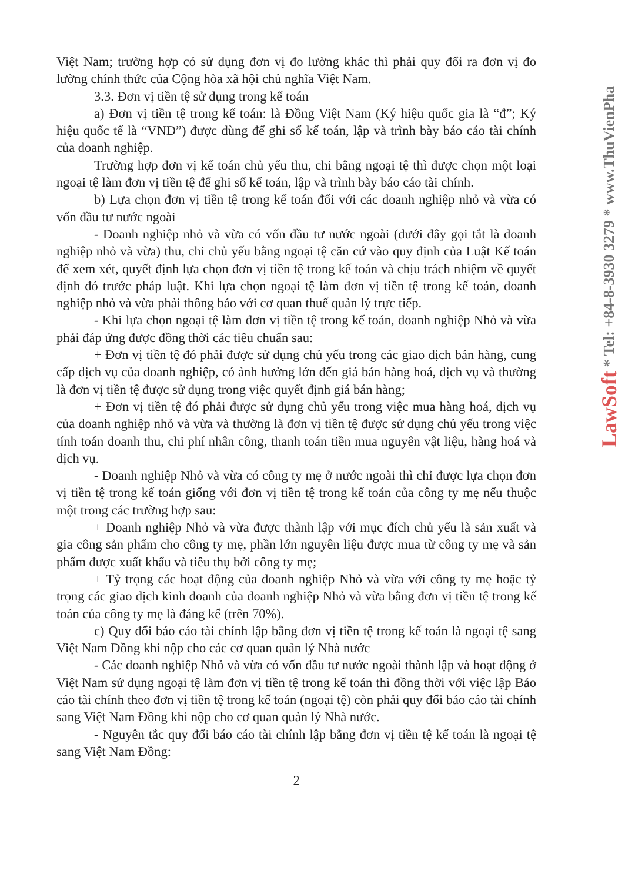Việt Nam; trường hợp có sử dụng đơn vị đo lường khác thì phải quy đổi ra đơn vị đo lường chính thức của Cộng hòa xã hội chủ nghĩa Việt Nam.
3.3. Đơn vị tiền tệ sử dụng trong kế toán
a) Đơn vị tiền tệ trong kế toán: là Đồng Việt Nam (Ký hiệu quốc gia là “đ”; Ký hiệu quốc tế là “VND”) được dùng để ghi sổ kế toán, lập và trình bày báo cáo tài chính của doanh nghiệp.
Trường hợp đơn vị kế toán chủ yếu thu, chi bằng ngoại tệ thì được chọn một loại ngoại tệ làm đơn vị tiền tệ để ghi sổ kế toán, lập và trình bày báo cáo tài chính.
b) Lựa chọn đơn vị tiền tệ trong kế toán đối với các doanh nghiệp nhỏ và vừa có vốn đầu tư nước ngoài
- Doanh nghiệp nhỏ và vừa có vốn đầu tư nước ngoài (dưới đây gọi tắt là doanh nghiệp nhỏ và vừa) thu, chi chủ yếu bằng ngoại tệ căn cứ vào quy định của Luật Kế toán để xem xét, quyết định lựa chọn đơn vị tiền tệ trong kế toán và chịu trách nhiệm về quyết định đó trước pháp luật. Khi lựa chọn ngoại tệ làm đơn vị tiền tệ trong kế toán, doanh nghiệp nhỏ và vừa phải thông báo với cơ quan thuế quản lý trực tiếp.
- Khi lựa chọn ngoại tệ làm đơn vị tiền tệ trong kế toán, doanh nghiệp Nhỏ và vừa phải đáp ứng được đồng thời các tiêu chuẩn sau:
+ Đơn vị tiền tệ đó phải được sử dụng chủ yếu trong các giao dịch bán hàng, cung cấp dịch vụ của doanh nghiệp, có ảnh hưởng lớn đến giá bán hàng hoá, dịch vụ và thường là đơn vị tiền tệ được sử dụng trong việc quyết định giá bán hàng;
+ Đơn vị tiền tệ đó phải được sử dụng chủ yếu trong việc mua hàng hoá, dịch vụ của doanh nghiệp nhỏ và vừa và thường là đơn vị tiền tệ được sử dụng chủ yếu trong việc tính toán doanh thu, chi phí nhân công, thanh toán tiền mua nguyên vật liệu, hàng hoá và dịch vụ.
- Doanh nghiệp Nhỏ và vừa có công ty mẹ ở nước ngoài thì chỉ được lựa chọn đơn vị tiền tệ trong kế toán giống với đơn vị tiền tệ trong kế toán của công ty mẹ nếu thuộc một trong các trường hợp sau:
+ Doanh nghiệp Nhỏ và vừa được thành lập với mục đích chủ yếu là sản xuất và gia công sản phẩm cho công ty mẹ, phần lớn nguyên liệu được mua từ công ty mẹ và sản phẩm được xuất khẩu và tiêu thụ bởi công ty mẹ;
+ Tỷ trọng các hoạt động của doanh nghiệp Nhỏ và vừa với công ty mẹ hoặc tỷ trọng các giao dịch kinh doanh của doanh nghiệp Nhỏ và vừa bằng đơn vị tiền tệ trong kế toán của công ty mẹ là đáng kể (trên 70%).
c) Quy đổi báo cáo tài chính lập bằng đơn vị tiền tệ trong kế toán là ngoại tệ sang Việt Nam Đồng khi nộp cho các cơ quan quản lý Nhà nước
- Các doanh nghiệp Nhỏ và vừa có vốn đầu tư nước ngoài thành lập và hoạt động ở Việt Nam sử dụng ngoại tệ làm đơn vị tiền tệ trong kế toán thì đồng thời với việc lập Báo cáo tài chính theo đơn vị tiền tệ trong kế toán (ngoại tệ) còn phải quy đổi báo cáo tài chính sang Việt Nam Đồng khi nộp cho cơ quan quản lý Nhà nước.
- Nguyên tắc quy đổi báo cáo tài chính lập bằng đơn vị tiền tệ kế toán là ngoại tệ sang Việt Nam Đồng:
2
LawSoft * Tel: +84-8-3930 3279 * www.ThuVienPha